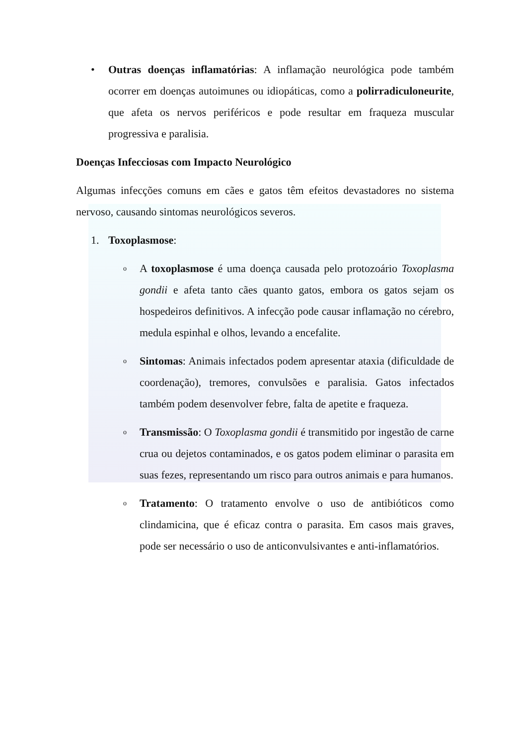• Outras doenças inflamatórias: A inflamação neurológica pode também ocorrer em doenças autoimunes ou idiopáticas, como a polirradiculoneurite, que afeta os nervos periféricos e pode resultar em fraqueza muscular progressiva e paralisia.
Doenças Infecciosas com Impacto Neurológico
Algumas infecções comuns em cães e gatos têm efeitos devastadores no sistema nervoso, causando sintomas neurológicos severos.
1. Toxoplasmose:
o A toxoplasmose é uma doença causada pelo protozoário Toxoplasma gondii e afeta tanto cães quanto gatos, embora os gatos sejam os hospedeiros definitivos. A infecção pode causar inflamação no cérebro, medula espinhal e olhos, levando a encefalite.
o Sintomas: Animais infectados podem apresentar ataxia (dificuldade de coordenação), tremores, convulsões e paralisia. Gatos infectados também podem desenvolver febre, falta de apetite e fraqueza.
o Transmissão: O Toxoplasma gondii é transmitido por ingestão de carne crua ou dejetos contaminados, e os gatos podem eliminar o parasita em suas fezes, representando um risco para outros animais e para humanos.
o Tratamento: O tratamento envolve o uso de antibióticos como clindamicina, que é eficaz contra o parasita. Em casos mais graves, pode ser necessário o uso de anticonvulsivantes e anti-inflamatórios.